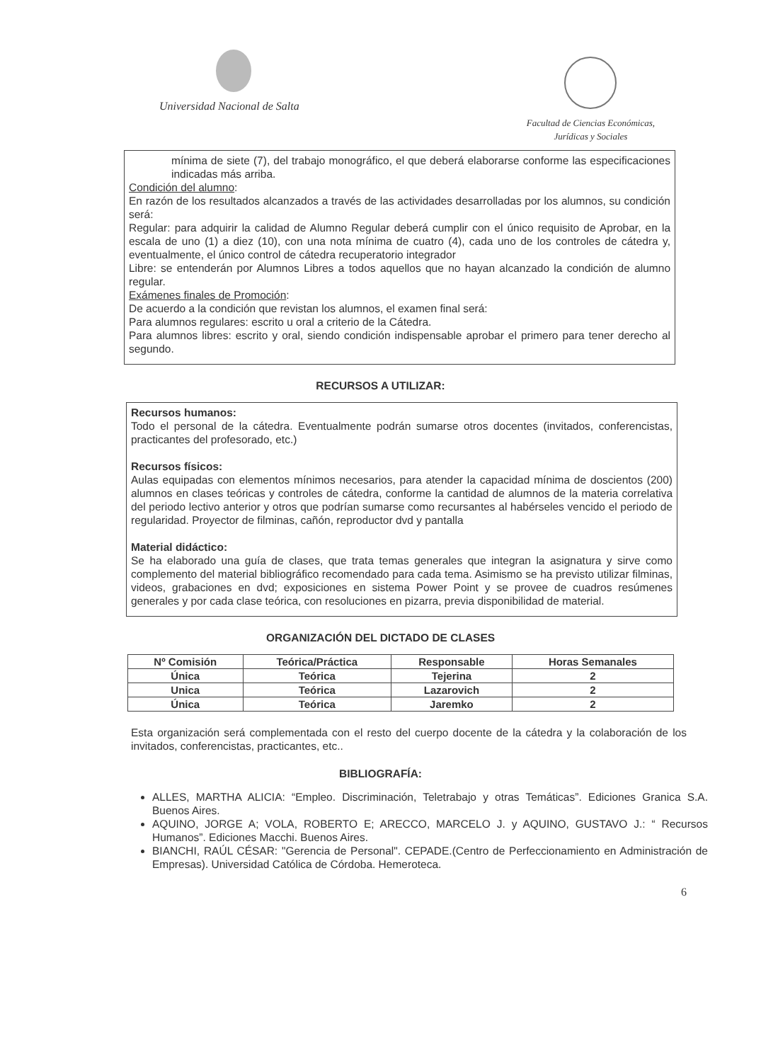Universidad Nacional de Salta
Facultad de Ciencias Económicas,
Jurídicas y Sociales
mínima de siete (7), del trabajo monográfico, el que deberá elaborarse conforme las especificaciones indicadas más arriba.
Condición del alumno:
En razón de los resultados alcanzados a través de las actividades desarrolladas por los alumnos, su condición será:
Regular: para adquirir la calidad de Alumno Regular deberá cumplir con el único requisito de Aprobar, en la escala de uno (1) a diez (10), con una nota mínima de cuatro (4), cada uno de los controles de cátedra y, eventualmente, el único control de cátedra recuperatorio integrador
Libre: se entenderán por Alumnos Libres a todos aquellos que no hayan alcanzado la condición de alumno regular.
Exámenes finales de Promoción:
De acuerdo a la condición que revistan los alumnos, el examen final será:
Para alumnos regulares: escrito u oral a criterio de la Cátedra.
Para alumnos libres: escrito y oral, siendo condición indispensable aprobar el primero para tener derecho al segundo.
RECURSOS A UTILIZAR:
Recursos humanos:
Todo el personal de la cátedra. Eventualmente podrán sumarse otros docentes (invitados, conferencistas, practicantes del profesorado, etc.)
Recursos físicos:
Aulas equipadas con elementos mínimos necesarios, para atender la capacidad mínima de doscientos (200) alumnos en clases teóricas y controles de cátedra, conforme la cantidad de alumnos de la materia correlativa del periodo lectivo anterior y otros que podrían sumarse como recursantes al habérseles vencido el periodo de regularidad. Proyector de filminas, cañón, reproductor dvd y pantalla
Material didáctico:
Se ha elaborado una guía de clases, que trata temas generales que integran la asignatura y sirve como complemento del material bibliográfico recomendado para cada tema. Asimismo se ha previsto utilizar filminas, videos, grabaciones en dvd; exposiciones en sistema Power Point y se provee de cuadros resúmenes generales y por cada clase teórica, con resoluciones en pizarra, previa disponibilidad de material.
ORGANIZACIÓN DEL DICTADO DE CLASES
| Nº Comisión | Teórica/Práctica | Responsable | Horas Semanales |
| --- | --- | --- | --- |
| Única | Teórica | Tejerina | 2 |
| Unica | Teórica | Lazarovich | 2 |
| Única | Teórica | Jaremko | 2 |
Esta organización será complementada con el resto del cuerpo docente de la cátedra y la colaboración de los invitados, conferencistas, practicantes, etc..
BIBLIOGRAFÍA:
ALLES, MARTHA ALICIA: “Empleo. Discriminación, Teletrabajo y otras Temáticas”. Ediciones Granica S.A. Buenos Aires.
AQUINO, JORGE A; VOLA, ROBERTO E; ARECCO, MARCELO J. y AQUINO, GUSTAVO J.: “ Recursos Humanos”. Ediciones Macchi. Buenos Aires.
BIANCHI, RAÚL CÉSAR: "Gerencia de Personal". CEPADE.(Centro de Perfeccionamiento en Administración de Empresas). Universidad Católica de Córdoba. Hemeroteca.
6